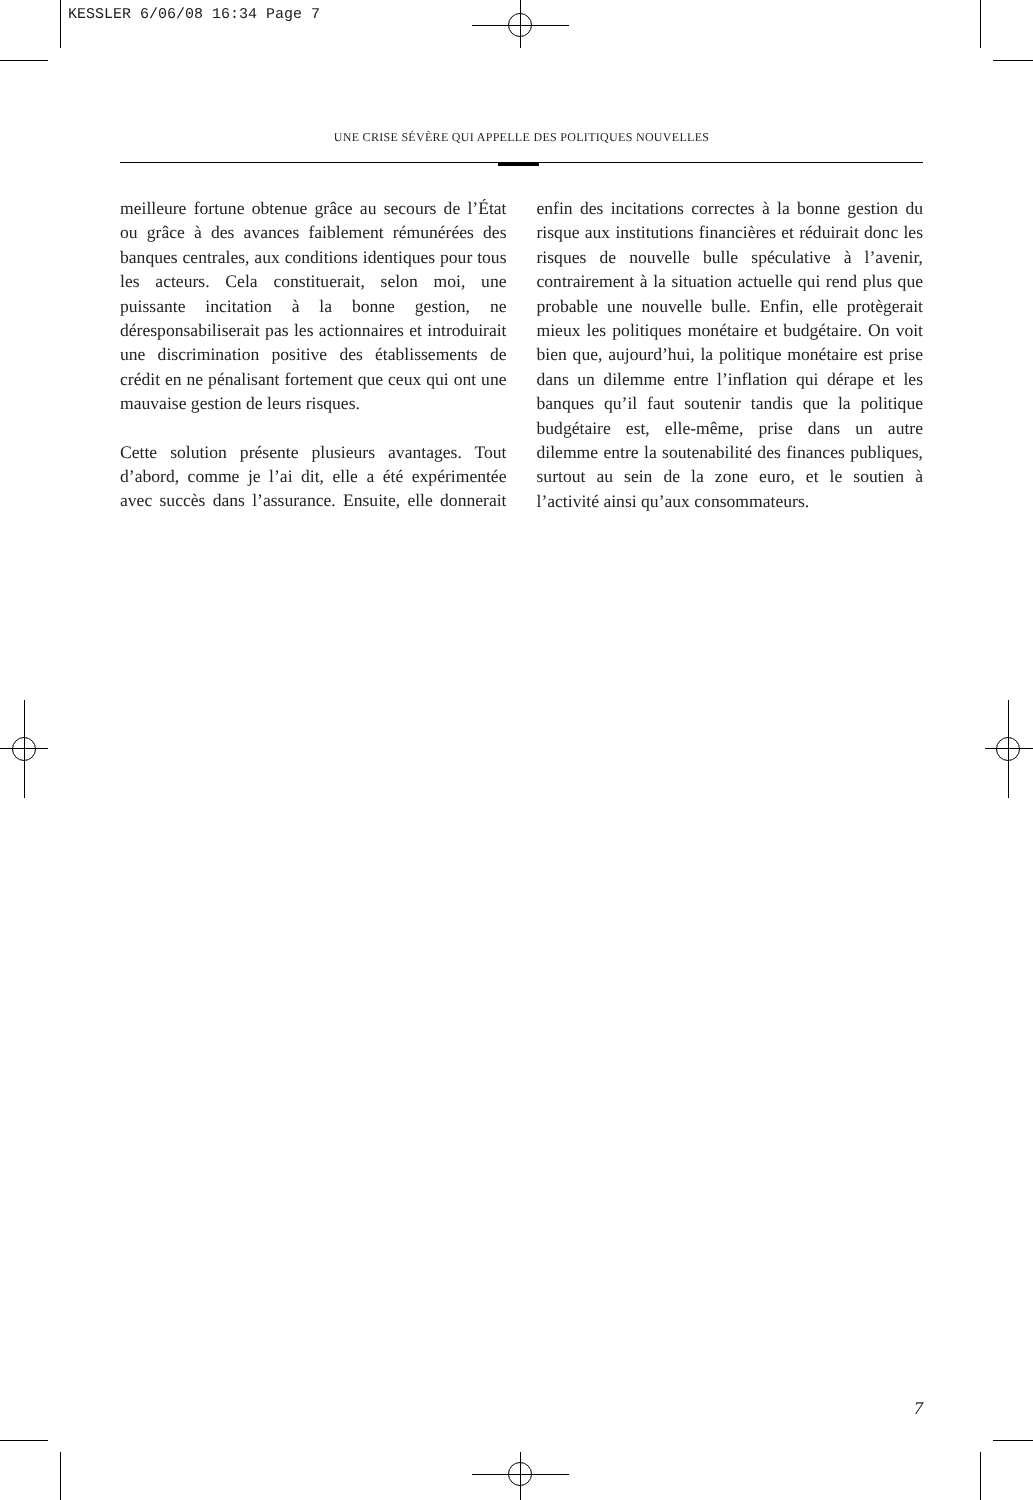KESSLER 6/06/08 16:34 Page 7
UNE CRISE SÉVÈRE QUI APPELLE DES POLITIQUES NOUVELLES
meilleure fortune obtenue grâce au secours de l’État ou grâce à des avances faiblement rémunérées des banques centrales, aux conditions identiques pour tous les acteurs. Cela constituerait, selon moi, une puissante incitation à la bonne gestion, ne déresponsabiliserait pas les actionnaires et introduirait une discrimination positive des établissements de crédit en ne pénalisant fortement que ceux qui ont une mauvaise gestion de leurs risques.
Cette solution présente plusieurs avantages. Tout d’abord, comme je l’ai dit, elle a été expérimentée avec succès dans l’assurance. Ensuite, elle donnerait enfin des incitations correctes à la bonne gestion du risque aux institutions financières et réduirait donc les risques de nouvelle bulle spéculative à l’avenir, contrairement à la situation actuelle qui rend plus que probable une nouvelle bulle. Enfin, elle protègerait mieux les politiques monétaire et budgétaire. On voit bien que, aujourd’hui, la politique monétaire est prise dans un dilemme entre l’inflation qui dérape et les banques qu’il faut soutenir tandis que la politique budgétaire est, elle-même, prise dans un autre dilemme entre la soutenabilité des finances publiques, surtout au sein de la zone euro, et le soutien à l’activité ainsi qu’aux consommateurs.
7